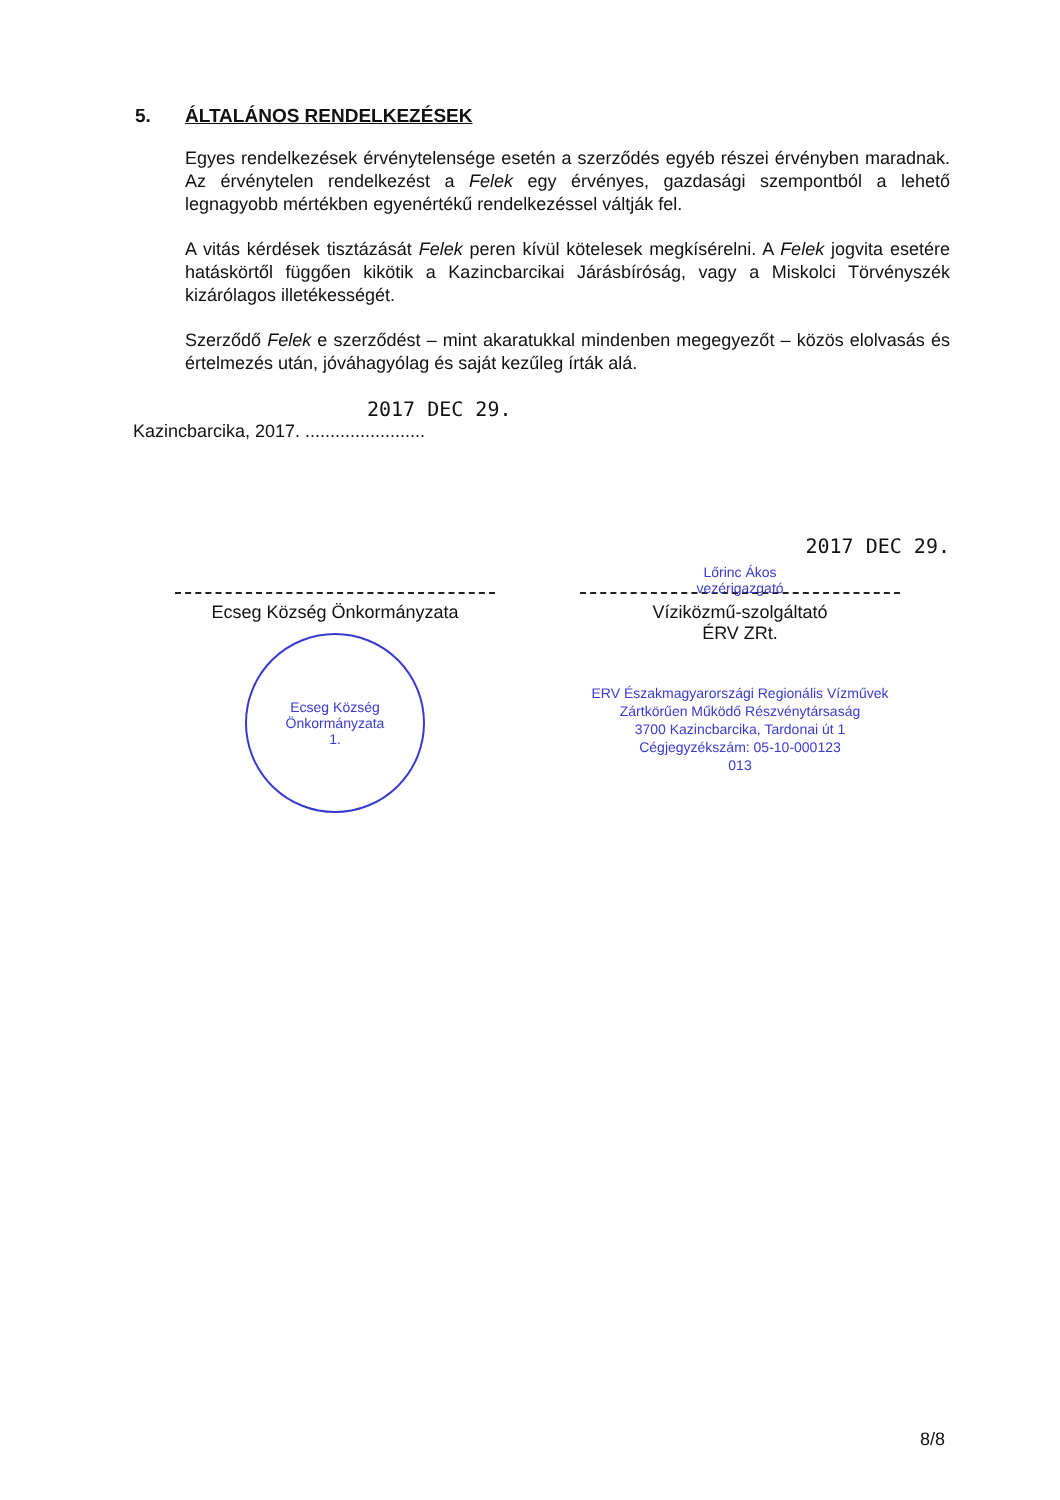5. ÁLTALÁNOS RENDELKEZÉSEK
Egyes rendelkezések érvénytelensége esetén a szerződés egyéb részei érvényben maradnak. Az érvénytelen rendelkezést a Felek egy érvényes, gazdasági szempontból a lehető legnagyobb mértékben egyenértékű rendelkezéssel váltják fel.
A vitás kérdések tisztázását Felek peren kívül kötelesek megkísérelni. A Felek jogvita esetére hatáskörtől függően kikötik a Kazincbarcikai Járásbíróság, vagy a Miskolci Törvényszék kizárólagos illetékességét.
Szerződő Felek e szerződést – mint akaratukkal mindenben megegyezőt – közös elolvasás és értelmezés után, jóváhagyólag és saját kezűleg írták alá.
2017 DEC 29.
Kazincbarcika, 2017. ........................
Ecseg Község Önkormányzata
Ecseg Község Önkormányzata
1.
Lőrinc Ákos
vezérigazgató
2017 DEC 29.
Víziközmű-szolgáltató
ÉRV ZRt.
ERV Északmagyarországi Regionális Vízművek
Zártkörűen Működő Részvénytársaság
3700 Kazincbarcika, Tardonai út 1
Cégjegyzékszám: 05-10-000123
013
8/8